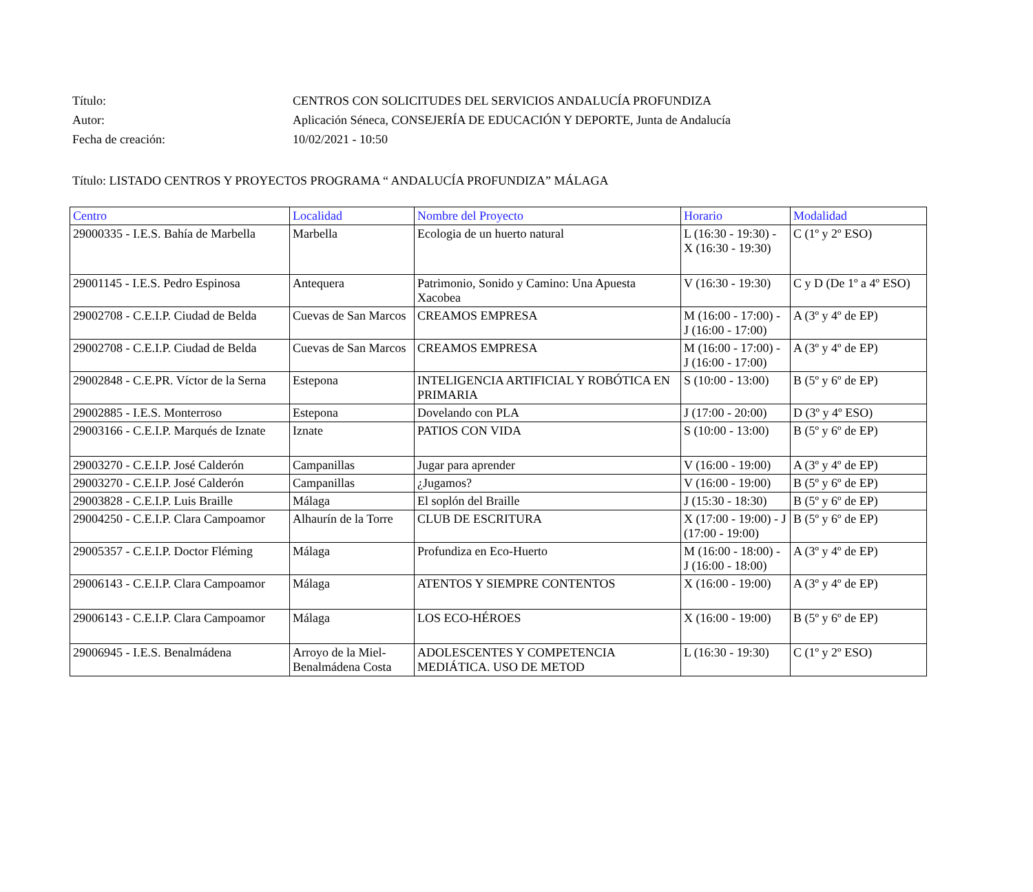Título: CENTROS CON SOLICITUDES DEL SERVICIOS ANDALUCÍA PROFUNDIZA
Autor: Aplicación Séneca, CONSEJERÍA DE EDUCACIÓN Y DEPORTE, Junta de Andalucía
Fecha de creación: 10/02/2021 - 10:50
Título: LISTADO CENTROS Y PROYECTOS PROGRAMA “ ANDALUCÍA PROFUNDIZA” MÁLAGA
| Centro | Localidad | Nombre del Proyecto | Horario | Modalidad |
| --- | --- | --- | --- | --- |
| 29000335 - I.E.S. Bahía de Marbella | Marbella | Ecologia de un huerto natural | L (16:30 - 19:30) - X (16:30 - 19:30) | C (1º y 2º ESO) |
| 29001145 - I.E.S. Pedro Espinosa | Antequera | Patrimonio, Sonido y Camino: Una Apuesta Xacobea | V (16:30 - 19:30) | C y D (De 1º a 4º ESO) |
| 29002708 - C.E.I.P. Ciudad de Belda | Cuevas de San Marcos | CREAMOS EMPRESA | M (16:00 - 17:00) - J (16:00 - 17:00) | A (3º y 4º de EP) |
| 29002708 - C.E.I.P. Ciudad de Belda | Cuevas de San Marcos | CREAMOS EMPRESA | M (16:00 - 17:00) - J (16:00 - 17:00) | A (3º y 4º de EP) |
| 29002848 - C.E.PR. Víctor de la Serna | Estepona | INTELIGENCIA ARTIFICIAL Y ROBÓTICA EN PRIMARIA | S (10:00 - 13:00) | B (5º y 6º de EP) |
| 29002885 - I.E.S. Monterroso | Estepona | Dovelando con PLA | J (17:00 - 20:00) | D (3º y 4º ESO) |
| 29003166 - C.E.I.P. Marqués de Iznate | Iznate | PATIOS CON VIDA | S (10:00 - 13:00) | B (5º y 6º de EP) |
| 29003270 - C.E.I.P. José Calderón | Campanillas | Jugar para aprender | V (16:00 - 19:00) | A (3º y 4º de EP) |
| 29003270 - C.E.I.P. José Calderón | Campanillas | ¿Jugamos? | V (16:00 - 19:00) | B (5º y 6º de EP) |
| 29003828 - C.E.I.P. Luis Braille | Málaga | El soplón del Braille | J (15:30 - 18:30) | B (5º y 6º de EP) |
| 29004250 - C.E.I.P. Clara Campoamor | Alhaurín de la Torre | CLUB DE ESCRITURA | X (17:00 - 19:00) - J (17:00 - 19:00) | B (5º y 6º de EP) |
| 29005357 - C.E.I.P. Doctor Fléming | Málaga | Profundiza en Eco-Huerto | M (16:00 - 18:00) - J (16:00 - 18:00) | A (3º y 4º de EP) |
| 29006143 - C.E.I.P. Clara Campoamor | Málaga | ATENTOS Y SIEMPRE CONTENTOS | X (16:00 - 19:00) | A (3º y 4º de EP) |
| 29006143 - C.E.I.P. Clara Campoamor | Málaga | LOS ECO-HÉROES | X (16:00 - 19:00) | B (5º y 6º de EP) |
| 29006945 - I.E.S. Benalmádena | Arroyo de la Miel-Benalmádena Costa | ADOLESCENTES Y COMPETENCIA MEDIÁTICA. USO DE METOD | L (16:30 - 19:30) | C (1º y 2º ESO) |